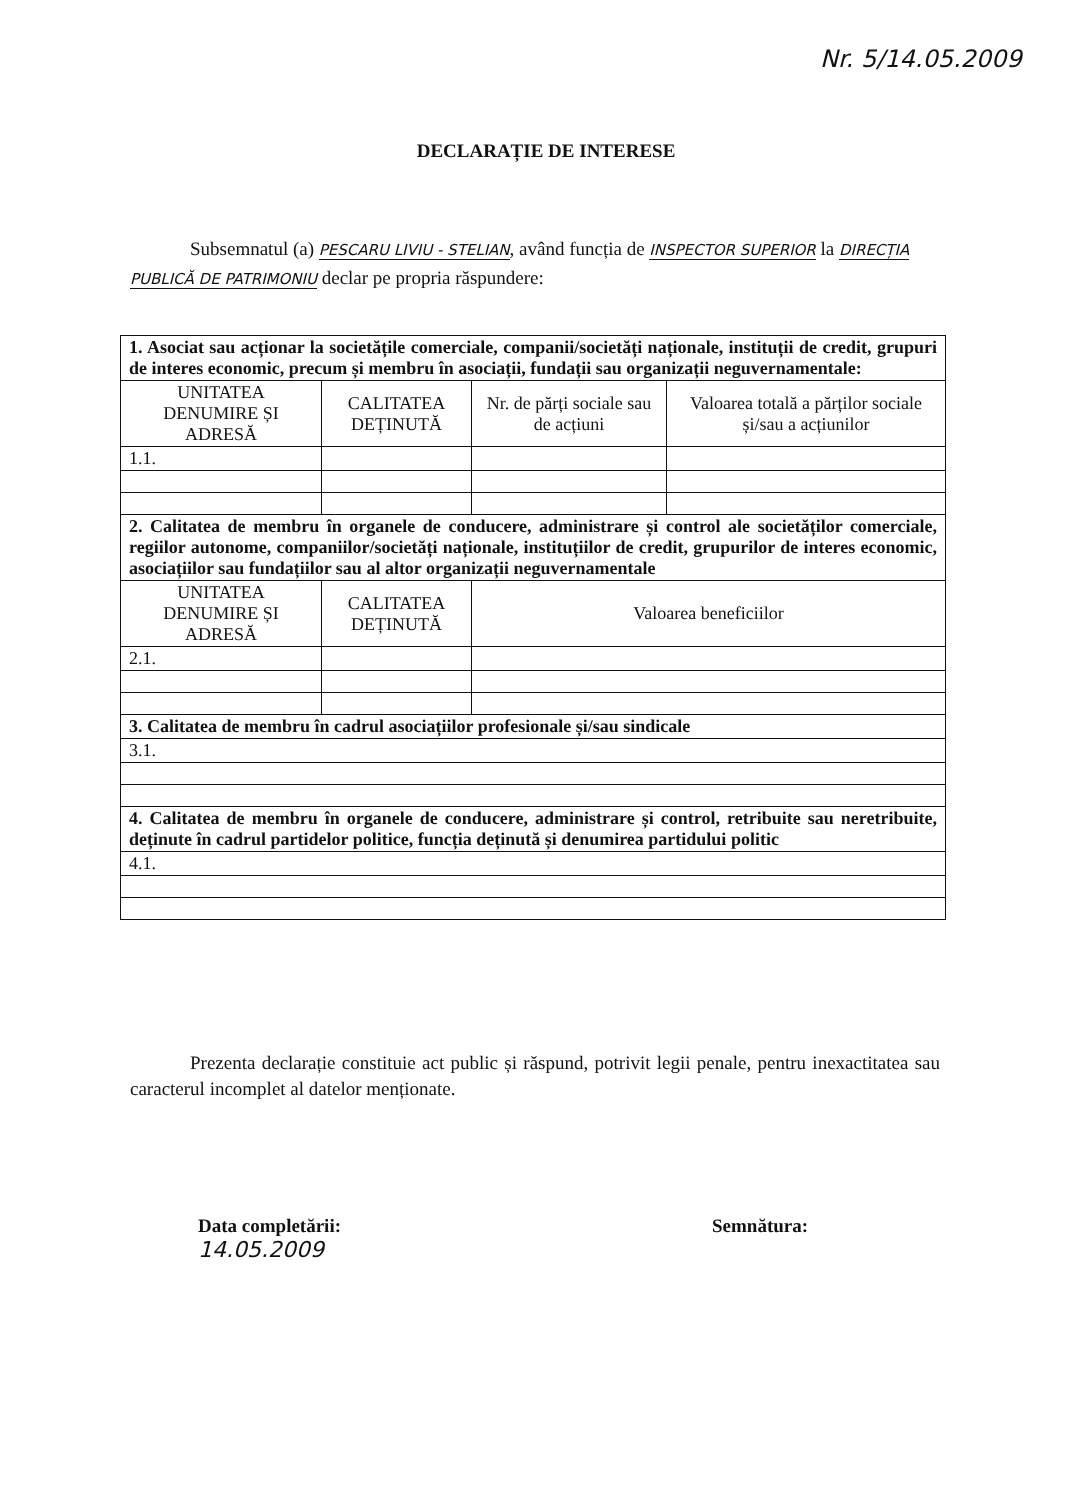Nr. 5/14.05.2009
DECLARAȚIE DE INTERESE
Subsemnatul (a) PESCARU LIVIU - STELIAN, având funcția de INSPECTOR SUPERIOR la DIRECȚIA PUBLICĂ DE PATRIMONIU declar pe propria răspundere:
| 1. Asociat sau acționar la societățile comerciale, companii/societăți naționale, instituții de credit, grupuri de interes economic, precum și membru în asociații, fundații sau organizații neguvernamentale: | | | |
| UNITATEA DENUMIRE ȘI ADRESĂ | CALITATEA DEȚINUTĂ | Nr. de părți sociale sau de acțiuni | Valoarea totală a părților sociale și/sau a acțiunilor |
| 1.1. | | | |
| 2. Calitatea de membru în organele de conducere, administrare și control ale societăților comerciale, regiilor autonome, companiilor/societăți naționale, instituțiilor de credit, grupurilor de interes economic, asociațiilor sau fundațiilor sau al altor organizații neguvernamentale | | | |
| UNITATEA DENUMIRE ȘI ADRESĂ | CALITATEA DEȚINUTĂ | Valoarea beneficiilor | |
| 2.1. | | | |
| 3. Calitatea de membru în cadrul asociațiilor profesionale și/sau sindicale | | | |
| 3.1. | | | |
| 4. Calitatea de membru în organele de conducere, administrare și control, retribuite sau neretribuite, deținute în cadrul partidelor politice, funcția deținută și denumirea partidului politic | | | |
| 4.1. | | | |
Prezenta declarație constituie act public și răspund, potrivit legii penale, pentru inexactitatea sau caracterul incomplet al datelor menționate.
Data completării:
14.05.2009
Semnătura: